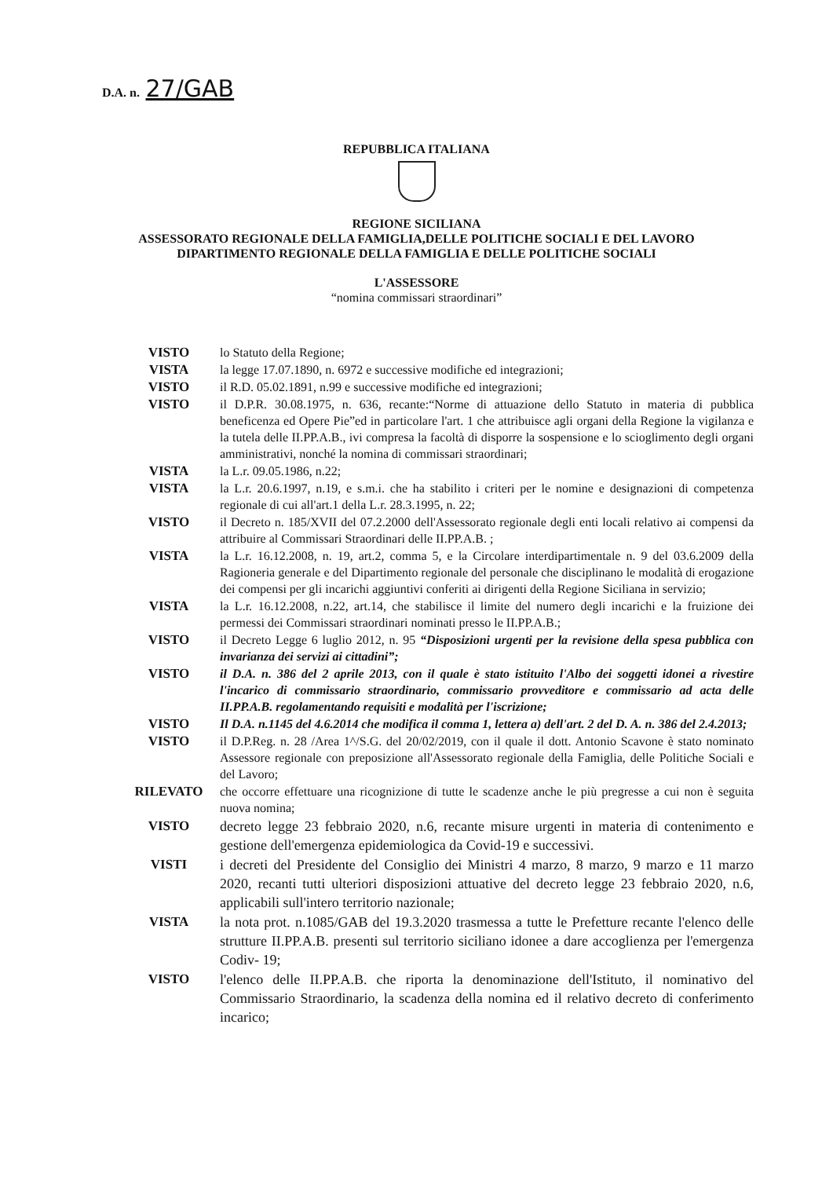D.A. n. 27/GAB
REPUBBLICA ITALIANA
REGIONE SICILIANA
ASSESSORATO REGIONALE DELLA FAMIGLIA,DELLE POLITICHE SOCIALI E DEL LAVORO
DIPARTIMENTO REGIONALE DELLA FAMIGLIA E DELLE POLITICHE SOCIALI
L'ASSESSORE
“nomina commissari straordinari”
VISTO lo Statuto della Regione;
VISTA la legge 17.07.1890, n. 6972 e successive modifiche ed integrazioni;
VISTO il R.D. 05.02.1891, n.99 e successive modifiche ed integrazioni;
VISTO il D.P.R. 30.08.1975, n. 636, recante:“Norme di attuazione dello Statuto in materia di pubblica beneficenza ed Opere Pie”ed in particolare l'art. 1 che attribuisce agli organi della Regione la vigilanza e la tutela delle II.PP.A.B., ivi compresa la facoltà di disporre la sospensione e lo scioglimento degli organi amministrativi, nonché la nomina di commissari straordinari;
VISTA la L.r. 09.05.1986, n.22;
VISTA la L.r. 20.6.1997, n.19, e s.m.i. che ha stabilito i criteri per le nomine e designazioni di competenza regionale di cui all'art.1 della L.r. 28.3.1995, n. 22;
VISTO il Decreto n. 185/XVII del 07.2.2000 dell'Assessorato regionale degli enti locali relativo ai compensi da attribuire al Commissari Straordinari delle II.PP.A.B. ;
VISTA la L.r. 16.12.2008, n. 19, art.2, comma 5, e la Circolare interdipartimentale n. 9 del 03.6.2009 della Ragioneria generale e del Dipartimento regionale del personale che disciplinano le modalità di erogazione dei compensi per gli incarichi aggiuntivi conferiti ai dirigenti della Regione Siciliana in servizio;
VISTA la L.r. 16.12.2008, n.22, art.14, che stabilisce il limite del numero degli incarichi e la fruizione dei permessi dei Commissari straordinari nominati presso le II.PP.A.B.;
VISTO il Decreto Legge 6 luglio 2012, n. 95 “Disposizioni urgenti per la revisione della spesa pubblica con invarianza dei servizi ai cittadini”;
VISTO il D.A. n. 386 del 2 aprile 2013, con il quale è stato istituito l'Albo dei soggetti idonei a rivestire l'incarico di commissario straordinario, commissario provveditore e commissario ad acta delle II.PP.A.B. regolamentando requisiti e modalità per l'iscrizione;
VISTO Il D.A. n.1145 del 4.6.2014 che modifica il comma 1, lettera a) dell'art. 2 del D. A. n. 386 del 2.4.2013;
VISTO il D.P.Reg. n. 28 /Area 1^/S.G. del 20/02/2019, con il quale il dott. Antonio Scavone è stato nominato Assessore regionale con preposizione all'Assessorato regionale della Famiglia, delle Politiche Sociali e del Lavoro;
RILEVATO che occorre effettuare una ricognizione di tutte le scadenze anche le più pregresse a cui non è seguita nuova nomina;
VISTO decreto legge 23 febbraio 2020, n.6, recante misure urgenti in materia di contenimento e gestione dell'emergenza epidemiologica da Covid-19 e successivi.
VISTI i decreti del Presidente del Consiglio dei Ministri 4 marzo, 8 marzo, 9 marzo e 11 marzo 2020, recanti tutti ulteriori disposizioni attuative del decreto legge 23 febbraio 2020, n.6, applicabili sull'intero territorio nazionale;
VISTA la nota prot. n.1085/GAB del 19.3.2020 trasmessa a tutte le Prefetture recante l'elenco delle strutture II.PP.A.B. presenti sul territorio siciliano idonee a dare accoglienza per l'emergenza Codiv- 19;
VISTO l'elenco delle II.PP.A.B. che riporta la denominazione dell'Istituto, il nominativo del Commissario Straordinario, la scadenza della nomina ed il relativo decreto di conferimento incarico;